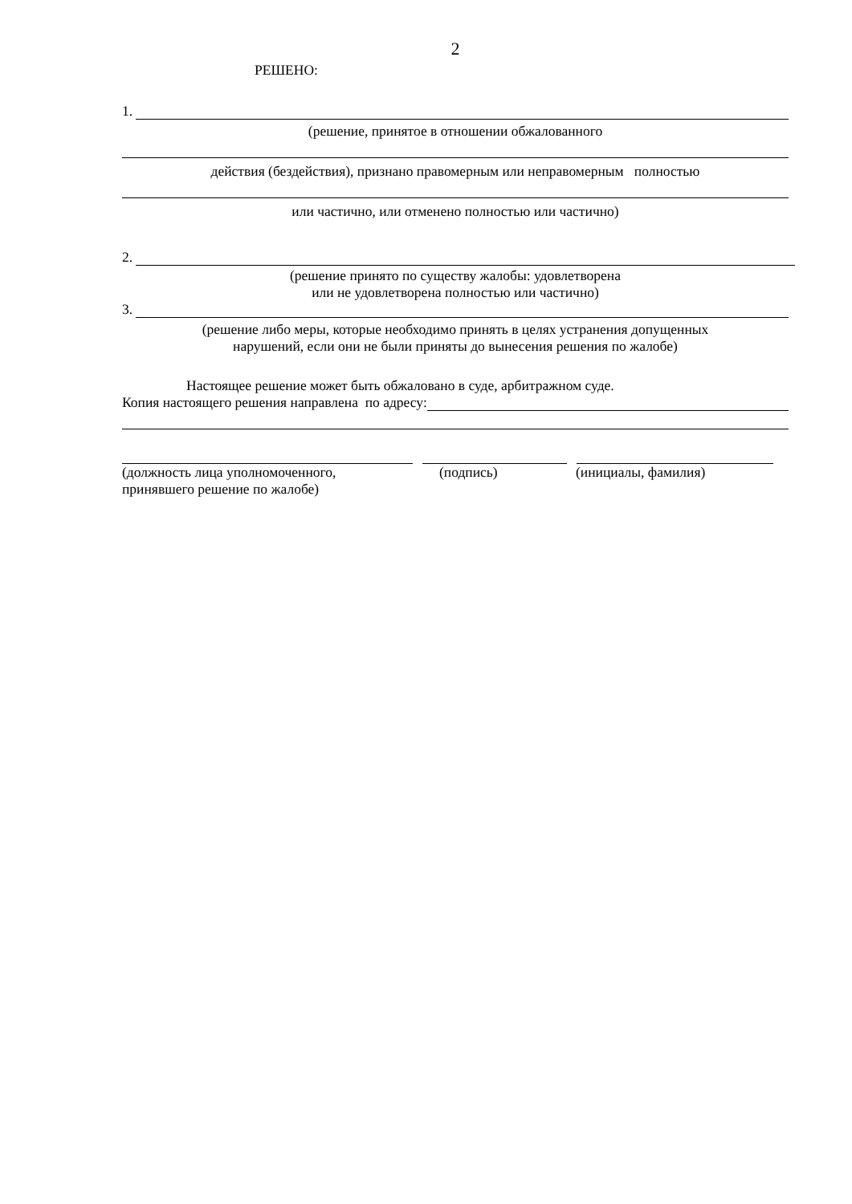2
РЕШЕНО:
1.
(решение, принятое в отношении обжалованного
действия (бездействия), признано правомерным или неправомерным полностью
или частично, или отменено полностью или частично)
2.
(решение принято по существу жалобы: удовлетворена
или не удовлетворена полностью или частично)
3.
(решение либо меры, которые необходимо принять в целях устранения допущенных
нарушений, если они не были приняты до вынесения решения по жалобе)
Настоящее решение может быть обжаловано в суде, арбитражном суде.
Копия настоящего решения направлена по адресу:
(должность лица уполномоченного,
принявшего решение по жалобе)
(подпись) (инициалы, фамилия)